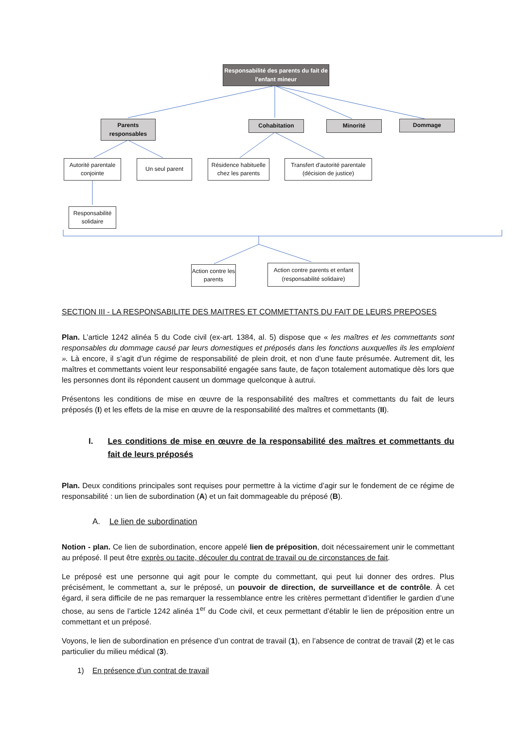Responsabilité des parents du fait de l'enfant mineur
Parents responsables
Cohabitation Minorité Dommage
Autorité parentale conjointe
Un seul parent
Résidence habituelle chez les parents
Transfert d'autorité parentale (décision de justice)
Responsabilité solidaire
Action contre les parents
Action contre parents et enfant (responsabilité solidaire)
SECTION III - LA RESPONSABILITE DES MAITRES ET COMMETTANTS DU FAIT DE LEURS PREPOSES
Plan. L’article 1242 alinéa 5 du Code civil (ex-art. 1384, al. 5) dispose que « les maîtres et les commettants sont responsables du dommage causé par leurs domestiques et préposés dans les fonctions auxquelles ils les emploient ». Là encore, il s’agit d’un régime de responsabilité de plein droit, et non d’une faute présumée. Autrement dit, les maîtres et commettants voient leur responsabilité engagée sans faute, de façon totalement automatique dès lors que les personnes dont ils répondent causent un dommage quelconque à autrui.
Présentons les conditions de mise en œuvre de la responsabilité des maîtres et commettants du fait de leurs préposés (I) et les effets de la mise en œuvre de la responsabilité des maîtres et commettants (II).
I. Les conditions de mise en œuvre de la responsabilité des maîtres et commettants du fait de leurs préposés
Plan. Deux conditions principales sont requises pour permettre à la victime d’agir sur le fondement de ce régime de responsabilité : un lien de subordination (A) et un fait dommageable du préposé (B).
A. Le lien de subordination
Notion - plan. Ce lien de subordination, encore appelé lien de préposition, doit nécessairement unir le commettant au préposé. Il peut être exprès ou tacite, découler du contrat de travail ou de circonstances de fait.
Le préposé est une personne qui agit pour le compte du commettant, qui peut lui donner des ordres. Plus précisément, le commettant a, sur le préposé, un pouvoir de direction, de surveillance et de contrôle. À cet égard, il sera difficile de ne pas remarquer la ressemblance entre les critères permettant d’identifier le gardien d’une chose, au sens de l’article 1242 alinéa 1<sup>er</sup> du Code civil, et ceux permettant d’établir le lien de préposition entre un commettant et un préposé.
Voyons, le lien de subordination en présence d’un contrat de travail (1), en l’absence de contrat de travail (2) et le cas particulier du milieu médical (3).
1) En présence d’un contrat de travail